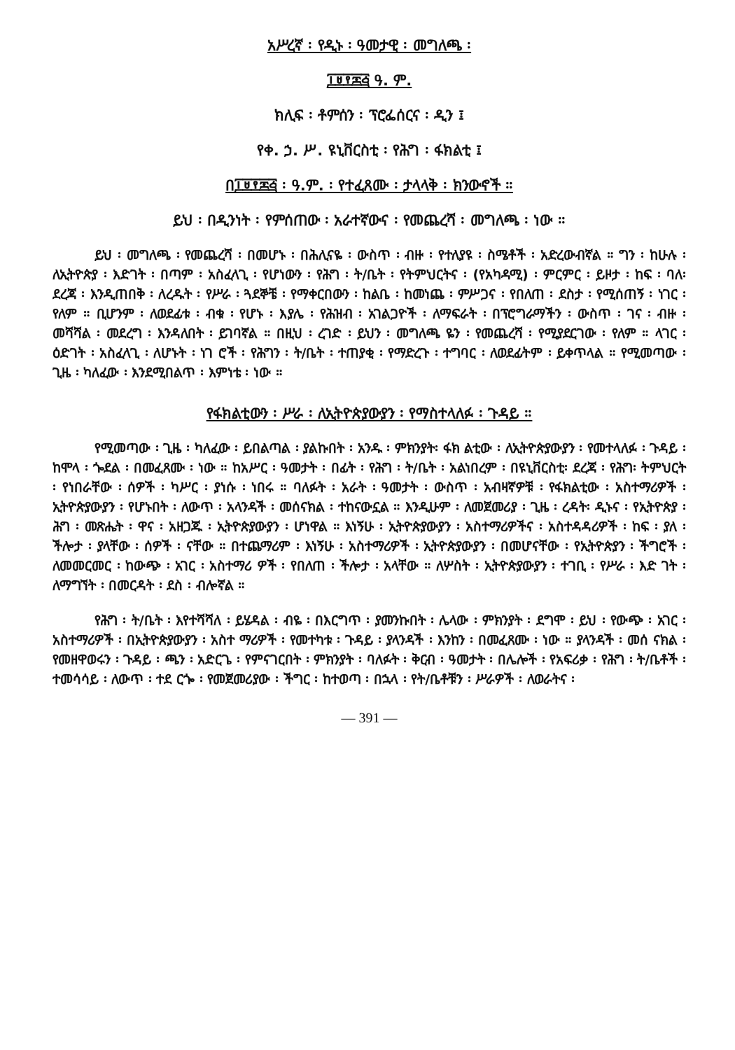አሥረኛ ፡ የዲኑ ፡ ዓመታዊ ፡ መግለጫ ፡
፲፱፻፷፭ ዓ. ም.
ክሊፍ ፡ ቶምሰን ፡ ፕሮፌሰርና ፡ ዲን ፤
የቀ. ኃ. ሥ. ዩኒቨርስቲ ፡ የሕግ ፡ ፋክልቲ ፤
በ፲፱፻፷፭ ፡ ዓ.ም. ፡ የተፈጸሙ ፡ ታላላቅ ፡ ክንውኖች ።
ይህ ፡ በዲንነት ፡ የምሰጠው ፡ አራተኛውና ፡ የመጨረሻ ፡ መግለጫ ፡ ነው ።
ይህ ፡ መግለጫ ፡ የመጨረሻ ፡ በመሆኑ ፡ በሕሊናዬ ፡ ውስጥ ፡ ብዙ ፡ የተለያዩ ፡ ስሜቶች ፡ አድረውብኛል ። ግን ፡ ከሁሉ ፡ ለኢትዮጵያ ፡ እድገት ፡ በጣም ፡ አስፈላጊ ፡ የሆነውን ፡ የሕግ ፡ ት/ቤት ፡ የትምህርትና ፡ (የአካዳሚ) ፡ ምርምር ፡ ይዞታ ፡ ከፍ ፡ ባለ፡ ደረጃ ፡ እንዲጠበቅ ፡ ለረዱት ፡ የሥራ ፡ ጓደኞቼ ፡ የማቀርበውን ፡ ከልቤ ፡ ከመነጨ ፡ ምሥጋና ፡ የበለጠ ፡ ደስታ ፡ የሚሰጠኝ ፡ ነገር ፡ የለም ። ቢሆንም ፡ ለወደፊቱ ፡ ብቁ ፡ የሆኑ ፡ እያሌ ፡ የሕዝብ ፡ አገልጋዮች ፡ ለማፍራት ፡ በፕሮግራማችን ፡ ውስጥ ፡ ገና ፡ ብዙ ፡ መሻሻል ፡ መደረግ ፡ እንዳለበት ፡ ይገባኛል ። በዚህ ፡ ረገድ ፡ ይህን ፡ መግለጫ ዬን ፡ የመጨረሻ ፡ የሚያደርገው ፡ የለም ። ላገር ፡ ዕድገት ፡ አስፈላጊ ፡ ለሆኑት ፡ ነገ ሮች ፡ የሕግን ፡ ት/ቤት ፡ ተጠያቂ ፡ የማድረጉ ፡ ተግባር ፡ ለወደፊትም ፡ ይቀጥላል ። የሚመጣው ፡ ጊዜ ፡ ካለፈው ፡ እንደሚበልጥ ፡ እምነቴ ፡ ነው ።
የፋክልቲውን ፡ ሥራ ፡ ለኢትዮጵያውያን ፡ የማስተላለፉ ፡ ጉዳይ ።
የሚመጣው ፡ ጊዜ ፡ ካለፈው ፡ ይበልጣል ፡ ያልኩበት ፡ አንዱ ፡ ምክንያት፡ ፋክ ልቲው ፡ ለኢትዮጵያውያን ፡ የመተላለፉ ፡ ጉዳይ ፡ ከሞላ ፡ ጐደል ፡ በመፈጸሙ ፡ ነው ። ከአሥር ፡ ዓመታት ፡ በፊት ፡ የሕግ ፡ ት/ቤት ፡ አልነበረም ፡ በዩኒቨርስቲ፡ ደረጃ ፡ የሕግ፡ ትምህርት ፡ የነበራቸው ፡ ሰዎች ፡ ካሥር ፡ ያነሱ ፡ ነበሩ ። ባለፉት ፡ አራት ፡ ዓመታት ፡ ውስጥ ፡ አብዛኛዎቹ ፡ የፋክልቲው ፡ አስተማሪዎች ፡ ኢትዮጵያውያን ፡ የሆኑበት ፡ ለውጥ ፡ አላንዳች ፡ መሰናክል ፡ ተከናውኗል ። እንዲሁም ፡ ለመጀመሪያ ፡ ጊዜ ፡ ረዳት፡ ዲኑና ፡ የኢትዮጵያ ፡ ሕግ ፡ መጽሔት ፡ ዋና ፡ አዘጋጁ ፡ ኢትዮጵያውያን ፡ ሆነዋል ። እነኝሁ ፡ ኢትዮጵያውያን ፡ አስተማሪዎችና ፡ አስተዳዳሪዎች ፡ ከፍ ፡ ያለ ፡ ችሎታ ፡ ያላቸው ፡ ሰዎች ፡ ናቸው ። በተጨማሪም ፡ እነኝሁ ፡ አስተማሪዎች ፡ ኢትዮጵያውያን ፡ በመሆናቸው ፡ የኢትዮጵያን ፡ ችግሮች ፡ ለመመርመር ፡ ከውጭ ፡ አገር ፡ አስተማሪ ዎች ፡ የበለጠ ፡ ችሎታ ፡ አላቸው ። ለሦስት ፡ ኢትዮጵያውያን ፡ ተገቢ ፡ የሥራ ፡ እድ ገት ፡ ለማግኘት ፡ በመርዳት ፡ ደስ ፡ ብሎኛል ።
የሕግ ፡ ት/ቤት ፡ እየተሻሻለ ፡ ይሄዳል ፡ ብዬ ፡ በእርግጥ ፡ ያመንኩበት ፡ ሌላው ፡ ምክንያት ፡ ደግሞ ፡ ይህ ፡ የውጭ ፡ አገር ፡ አስተማሪዎች ፡ በኢትዮጵያውያን ፡ አስተ ማሪዎች ፡ የመተካቱ ፡ ጉዳይ ፡ ያላንዳች ፡ እንከን ፡ በመፈጸሙ ፡ ነው ። ያላንዳች ፡ መሰ ናክል ፡ የመዘዋወሩን ፡ ጉዳይ ፡ ጫን ፡ አድርጌ ፡ የምናገርበት ፡ ምክንያት ፡ ባለፉት ፡ ቅርብ ፡ ዓመታት ፡ በሌሎች ፡ የአፍሪቃ ፡ የሕግ ፡ ት/ቤቶች ፡ ተመሳሳይ ፡ ለውጥ ፡ ተደ ርጐ ፡ የመጀመሪያው ፡ ችግር ፡ ከተወጣ ፡ በኋላ ፡ የት/ቤቶቹን ፡ ሥራዎች ፡ ለወራትና ፡
— 391 —